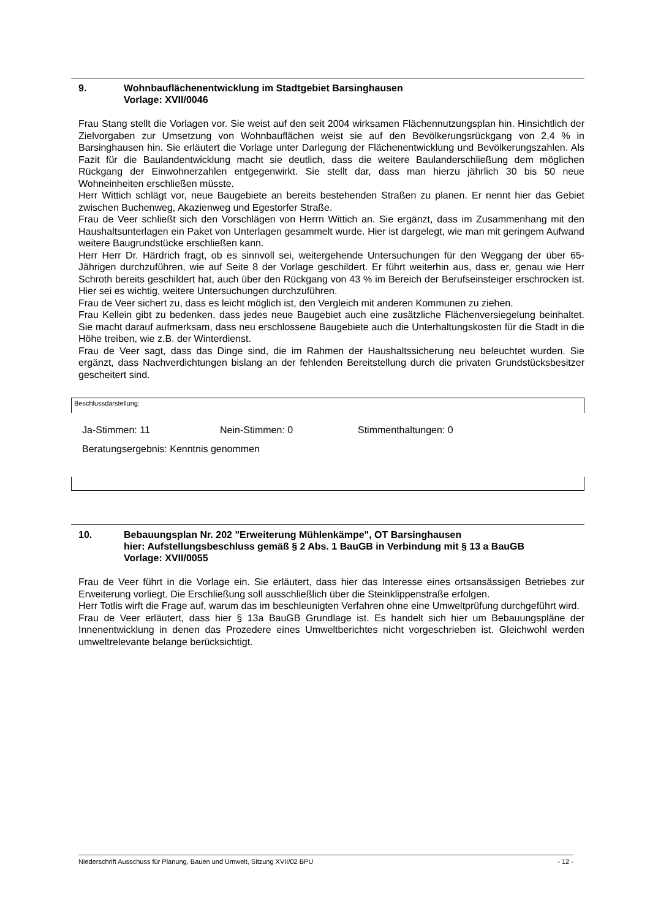9. Wohnbauflächenentwicklung im Stadtgebiet Barsinghausen
Vorlage: XVII/0046
Frau Stang stellt die Vorlagen vor. Sie weist auf den seit 2004 wirksamen Flächennutzungsplan hin. Hinsichtlich der Zielvorgaben zur Umsetzung von Wohnbauflächen weist sie auf den Bevölkerungsrückgang von 2,4 % in Barsinghausen hin. Sie erläutert die Vorlage unter Darlegung der Flächenentwicklung und Bevölkerungszahlen. Als Fazit für die Baulandentwicklung macht sie deutlich, dass die weitere Baulanderschließung dem möglichen Rückgang der Einwohnerzahlen entgegenwirkt. Sie stellt dar, dass man hierzu jährlich 30 bis 50 neue Wohneinheiten erschließen müsste.
Herr Wittich schlägt vor, neue Baugebiete an bereits bestehenden Straßen zu planen. Er nennt hier das Gebiet zwischen Buchenweg, Akazienweg und Egestorfer Straße.
Frau de Veer schließt sich den Vorschlägen von Herrn Wittich an. Sie ergänzt, dass im Zusammenhang mit den Haushaltsunterlagen ein Paket von Unterlagen gesammelt wurde. Hier ist dargelegt, wie man mit geringem Aufwand weitere Baugrundstücke erschließen kann.
Herr Herr Dr. Härdrich fragt, ob es sinnvoll sei, weitergehende Untersuchungen für den Weggang der über 65-Jährigen durchzuführen, wie auf Seite 8 der Vorlage geschildert. Er führt weiterhin aus, dass er, genau wie Herr Schroth bereits geschildert hat, auch über den Rückgang von 43 % im Bereich der Berufseinsteiger erschrocken ist. Hier sei es wichtig, weitere Untersuchungen durchzuführen.
Frau de Veer sichert zu, dass es leicht möglich ist, den Vergleich mit anderen Kommunen zu ziehen.
Frau Kellein gibt zu bedenken, dass jedes neue Baugebiet auch eine zusätzliche Flächenversiegelung beinhaltet. Sie macht darauf aufmerksam, dass neu erschlossene Baugebiete auch die Unterhaltungskosten für die Stadt in die Höhe treiben, wie z.B. der Winterdienst.
Frau de Veer sagt, dass das Dinge sind, die im Rahmen der Haushaltssicherung neu beleuchtet wurden. Sie ergänzt, dass Nachverdichtungen bislang an der fehlenden Bereitstellung durch die privaten Grundstücksbesitzer gescheitert sind.
Beschlussdarstellung:
Ja-Stimmen: 11 Nein-Stimmen: 0 Stimmenthaltungen: 0
Beratungsergebnis: Kenntnis genommen
10. Bebauungsplan Nr. 202 "Erweiterung Mühlenkämpe", OT Barsinghausen
hier: Aufstellungsbeschluss gemäß § 2 Abs. 1 BauGB in Verbindung mit § 13 a BauGB
Vorlage: XVII/0055
Frau de Veer führt in die Vorlage ein. Sie erläutert, dass hier das Interesse eines ortsansässigen Betriebes zur Erweiterung vorliegt. Die Erschließung soll ausschließlich über die Steinklippenstraße erfolgen.
Herr Totlis wirft die Frage auf, warum das im beschleunigten Verfahren ohne eine Umweltprüfung durchgeführt wird.
Frau de Veer erläutert, dass hier § 13a BauGB Grundlage ist. Es handelt sich hier um Bebauungspläne der Innenentwicklung in denen das Prozedere eines Umweltberichtes nicht vorgeschrieben ist. Gleichwohl werden umweltrelevante belange berücksichtigt.
Niederschrift Ausschuss für Planung, Bauen und Umwelt, Sitzung XVII/02 BPU - 12 -